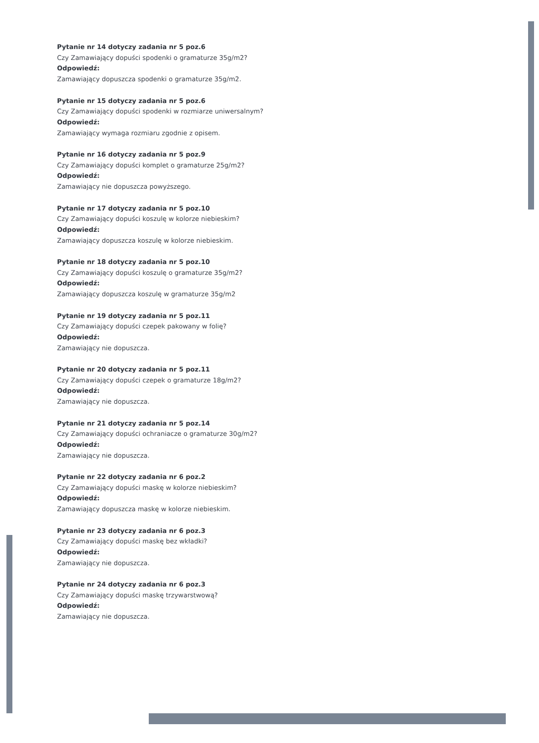Pytanie nr 14 dotyczy zadania nr 5 poz.6
Czy Zamawiający dopuści spodenki o gramaturze 35g/m2?
Odpowiedź:
Zamawiający dopuszcza spodenki o gramaturze 35g/m2.
Pytanie nr 15 dotyczy zadania nr 5 poz.6
Czy Zamawiający dopuści spodenki w rozmiarze uniwersalnym?
Odpowiedź:
Zamawiający wymaga rozmiaru zgodnie z opisem.
Pytanie nr 16 dotyczy zadania nr 5 poz.9
Czy Zamawiający dopuści komplet o gramaturze 25g/m2?
Odpowiedź:
Zamawiający nie dopuszcza powyższego.
Pytanie nr 17 dotyczy zadania nr 5 poz.10
Czy Zamawiający dopuści koszulę w kolorze niebieskim?
Odpowiedź:
Zamawiający dopuszcza koszulę w kolorze niebieskim.
Pytanie nr 18 dotyczy zadania nr 5 poz.10
Czy Zamawiający dopuści koszulę o gramaturze 35g/m2?
Odpowiedź:
Zamawiający dopuszcza koszulę w gramaturze 35g/m2
Pytanie nr 19 dotyczy zadania nr 5 poz.11
Czy Zamawiający dopuści czepek pakowany w folię?
Odpowiedź:
Zamawiający nie dopuszcza.
Pytanie nr 20 dotyczy zadania nr 5 poz.11
Czy Zamawiający dopuści czepek o gramaturze 18g/m2?
Odpowiedź:
Zamawiający nie dopuszcza.
Pytanie nr 21 dotyczy zadania nr 5 poz.14
Czy Zamawiający dopuści ochraniacze o gramaturze 30g/m2?
Odpowiedź:
Zamawiający nie dopuszcza.
Pytanie nr 22 dotyczy zadania nr 6 poz.2
Czy Zamawiający dopuści maskę w kolorze niebieskim?
Odpowiedź:
Zamawiający dopuszcza maskę w kolorze niebieskim.
Pytanie nr 23 dotyczy zadania nr 6 poz.3
Czy Zamawiający dopuści maskę bez wkładki?
Odpowiedź:
Zamawiający nie dopuszcza.
Pytanie nr 24 dotyczy zadania nr 6 poz.3
Czy Zamawiający dopuści maskę trzywarstwową?
Odpowiedź:
Zamawiający nie dopuszcza.